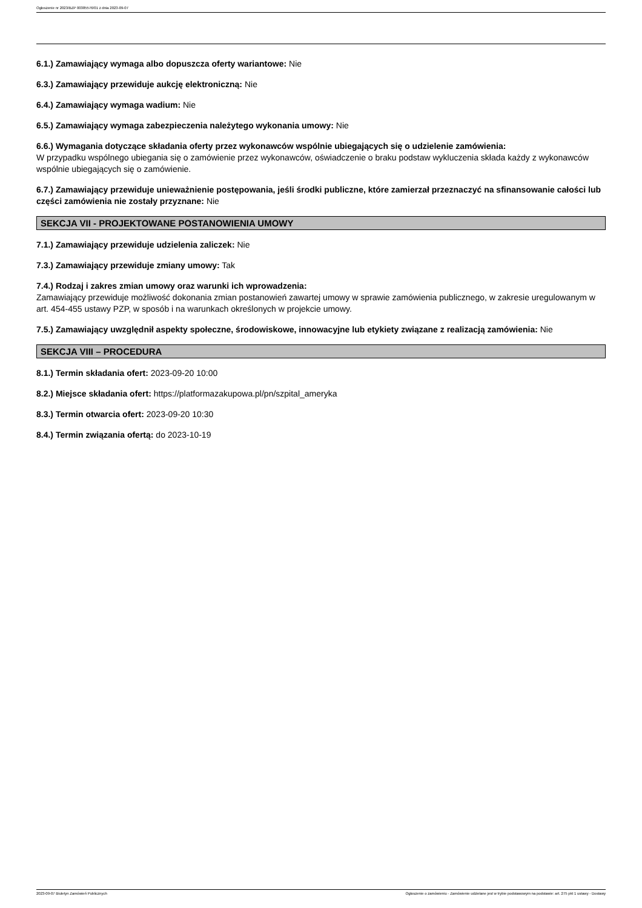Ogłoszenie nr 2023/BZP 00385576/01 z dnia 2023-09-07
6.1.) Zamawiający wymaga albo dopuszcza oferty wariantowe: Nie
6.3.) Zamawiający przewiduje aukcję elektroniczną: Nie
6.4.) Zamawiający wymaga wadium: Nie
6.5.) Zamawiający wymaga zabezpieczenia należytego wykonania umowy: Nie
6.6.) Wymagania dotyczące składania oferty przez wykonawców wspólnie ubiegających się o udzielenie zamówienia:
W przypadku wspólnego ubiegania się o zamówienie przez wykonawców, oświadczenie o braku podstaw wykluczenia składa każdy z wykonawców wspólnie ubiegających się o zamówienie.
6.7.) Zamawiający przewiduje unieważnienie postępowania, jeśli środki publiczne, które zamierzał przeznaczyć na sfinansowanie całości lub części zamówienia nie zostały przyznane: Nie
SEKCJA VII - PROJEKTOWANE POSTANOWIENIA UMOWY
7.1.) Zamawiający przewiduje udzielenia zaliczek: Nie
7.3.) Zamawiający przewiduje zmiany umowy: Tak
7.4.) Rodzaj i zakres zmian umowy oraz warunki ich wprowadzenia:
Zamawiający przewiduje możliwość dokonania zmian postanowień zawartej umowy w sprawie zamówienia publicznego, w zakresie uregulowanym w art. 454-455 ustawy PZP, w sposób i na warunkach określonych w projekcie umowy.
7.5.) Zamawiający uwzględnił aspekty społeczne, środowiskowe, innowacyjne lub etykiety związane z realizacją zamówienia: Nie
SEKCJA VIII – PROCEDURA
8.1.) Termin składania ofert: 2023-09-20 10:00
8.2.) Miejsce składania ofert: https://platformazakupowa.pl/pn/szpital_ameryka
8.3.) Termin otwarcia ofert: 2023-09-20 10:30
8.4.) Termin związania ofertą: do 2023-10-19
2023-09-07 Biuletyn Zamówień Publicznych Ogłoszenie o zamówieniu - Zamówienie udzielane jest w trybie podstawowym na podstawie: art. 275 pkt 1 ustawy - Dostawy